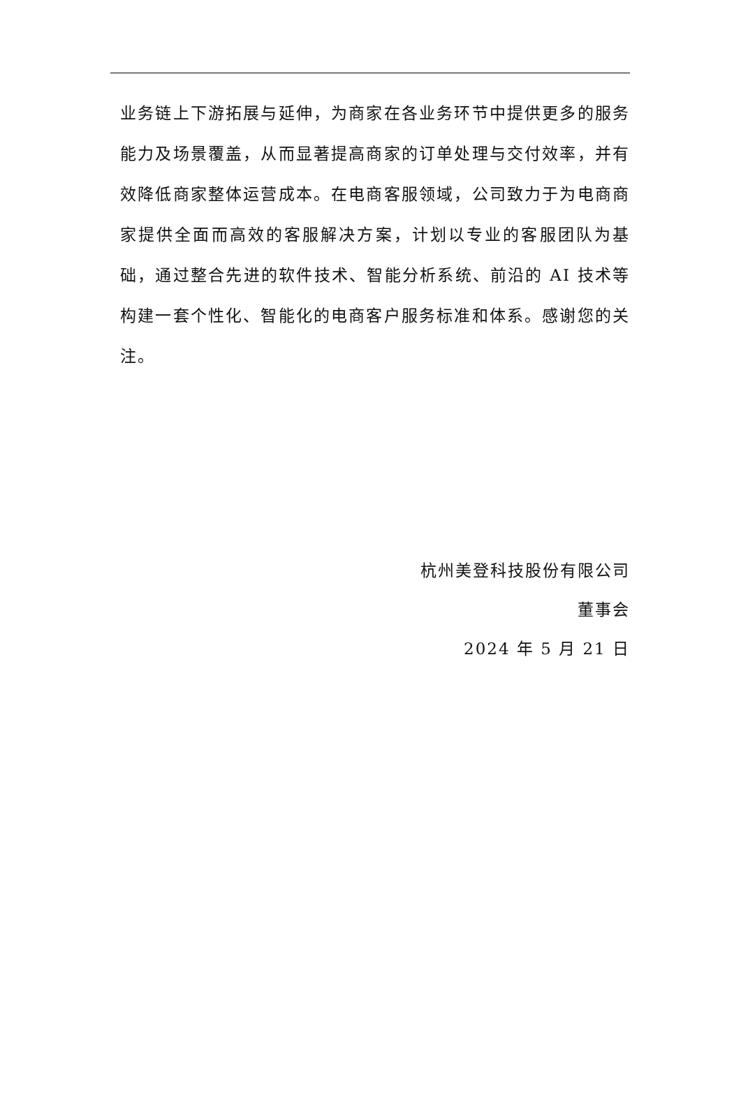业务链上下游拓展与延伸，为商家在各业务环节中提供更多的服务能力及场景覆盖，从而显著提高商家的订单处理与交付效率，并有效降低商家整体运营成本。在电商客服领域，公司致力于为电商商家提供全面而高效的客服解决方案，计划以专业的客服团队为基础，通过整合先进的软件技术、智能分析系统、前沿的 AI 技术等构建一套个性化、智能化的电商客户服务标准和体系。感谢您的关注。
杭州美登科技股份有限公司
董事会
2024 年 5 月 21 日